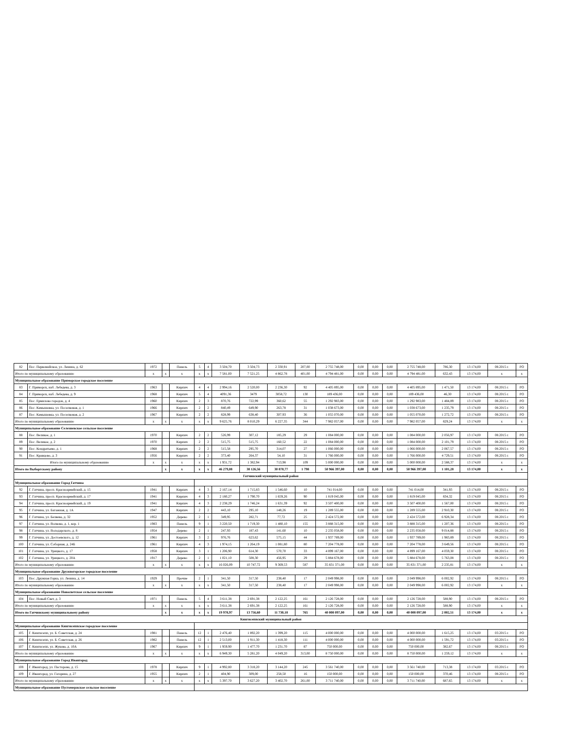| 82 | Пос. Первомайское, ул. Ленина, д. 62 | 1972 | | Панель | 5 | 4 | 3 504,70 | 3 504,73 | 2 330,91 | 207,00 | 2 755 748,00 | 0,00 | 0,00 | 0,00 | 2 755 748,00 | 786,30 | 13 174,00 | 08.2015 г. | РО |
| Итого по муниципальному образованию | | x | x | x | x | x | 7 581,00 | 7 521,25 | 4 862,78 | 401,00 | 4 794 481,00 | 0,00 | 0,00 | 0,00 | 4 794 481,00 | 632,43 | 13 174,00 | x | x |
| Муниципальное образование Приморское городское поселение | | | | | | | | | | | | | | | | | | | |
| 83 | Г. Приморск, наб. Лебедева, д. 3 | 1963 | | Кирпич | 4 | 4 | 2 994,16 | 2 520,00 | 2 236,30 | 92 | 4 405 895,00 | 0,00 | 0,00 | 0,00 | 4 405 895,00 | 1 471,50 | 13 174,00 | 08.2015 г. | РО |
| 84 | Г. Приморск, наб. Лебедева, д. 9 | 1968 | | Кирпич | 5 | 4 | 4091,36 | 3479 | 3058,72 | 130 | 189 436,00 | 0,00 | 0,00 | 0,00 | 189 436,00 | 46,30 | 13 174,00 | 08.2015 г. | РО |
| 85 | Пос. Ермилово городок, д. 4 | 1960 | | Кирпич | 2 | 3 | 870,76 | 722,99 | 360,62 | 55 | 1 292 983,00 | 0,00 | 0,00 | 0,00 | 1 292 983,00 | 1 484,89 | 13 174,00 | 08.2015 г. | РО |
| 86 | Пос. Камышовка, ул. Поселковая, д. 1 | 1966 | | Кирпич | 2 | 2 | 840,49 | 649,90 | 263,78 | 31 | 1 038 673,00 | 0,00 | 0,00 | 0,00 | 1 038 673,00 | 1 235,79 | 13 174,00 | 08.2015 г. | РО |
| 87 | Пос. Камышовка, ул. Поселковая, д. 2 | 1967 | | Кирпич | 2 | 2 | 828,99 | 638,40 | 307,93 | 36 | 1 055 070,00 | 0,00 | 0,00 | 0,00 | 1 055 070,00 | 1 272,72 | 13 174,00 | 08.2015 г. | РО |
| Итого по муниципальному образованию | | x | x | x | x | x | 9 625,76 | 8 010,29 | 6 227,35 | 344 | 7 982 057,00 | 0,00 | 0,00 | 0,00 | 7 982 057,00 | 829,24 | 13 174,00 | x | x |
| Муниципальное образование Селезневское сельское поселение | | | | | | | | | | | | | | | | | | | |
| 88 | Пос. Великое, д. 1 | 1970 | | Кирпич | 2 | 2 | 526,99 | 307,12 | 185,29 | 29 | 1 084 000,00 | 0,00 | 0,00 | 0,00 | 1 084 000,00 | 2 056,97 | 13 174,00 | 08.2015 г. | РО |
| 89 | Пос. Великое, д. 2 | 1970 | | Кирпич | 2 | 2 | 515,75 | 515,75 | 160,52 | 22 | 1 084 000,00 | 0,00 | 0,00 | 0,00 | 1 084 000,00 | 2 101,79 | 13 174,00 | 08.2015 г. | РО |
| 90 | Пос. Кондратьево, д. 1 | 1968 | | Кирпич | 2 | 2 | 515,58 | 295,70 | 314,07 | 27 | 1 066 000,00 | 0,00 | 0,00 | 0,00 | 1 066 000,00 | 2 067,57 | 13 174,00 | 08.2015 г. | РО |
| 91 | Пос. Кравцово, д. 3 | 1956 | | Кирпич | 2 | 2 | 373,40 | 264,37 | 54,10 | 31 | 1 766 000,00 | 0,00 | 0,00 | 0,00 | 1 766 000,00 | 4 729,51 | 13 174,00 | 08.2015 г. | РО |
| Итого по муниципальному образованию | | x | x | x | x | x | 1 931,72 | 1 382,94 | 713,98 | 109 | 5 000 000,00 | 0,00 | 0,00 | 0,00 | 5 000 000,00 | 2 588,37 | 13 174,00 | x | x |
| Итого по Выборгскому району | | | x | x | x | x | 46 279,08 | 38 126,56 | 30 870,77 | 1 798 | 50 966 397,00 | 0,00 | 0,00 | 0,00 | 50 966 397,00 | 1 101,28 | 13 174,00 | x | x |
| Гатчинский муниципальный район | | | | | | | | | | | | | | | | | | | |
| Муниципальное образование Город Гатчина | | | | | | | | | | | | | | | | | | | |
| 92 | Г. Гатчина, просп. Красноармейский, д. 15 | 1941 | | Кирпич | 4 | 3 | 2 167,14 | 1 715,83 | 1 546,60 | 10 | 741 014,00 | 0,00 | 0,00 | 0,00 | 741 014,00 | 341,93 | 13 174,00 | 08.2015 г. | РО |
| 93 | Г. Гатчина, просп. Красноармейский, д. 17 | 1941 | | Кирпич | 4 | 3 | 2 180,27 | 1 790,70 | 1 659,26 | 90 | 1 819 045,00 | 0,00 | 0,00 | 0,00 | 1 819 045,00 | 834,32 | 13 174,00 | 08.2015 г. | РО |
| 94 | Г. Гатчина, просп. Красноармейский, д. 19 | 1941 | | Кирпич | 4 | 3 | 2 238,29 | 1 746,24 | 1 631,39 | 92 | 3 507 400,00 | 0,00 | 0,00 | 0,00 | 3 507 400,00 | 1 567,00 | 13 174,00 | 08.2015 г. | РО |
| 95 | Г. Гатчина, ул. Багажная, д. 1А | 1947 | | Кирпич | 2 | 2 | 443,10 | 295,10 | 148,26 | 19 | 1 289 555,00 | 0,00 | 0,00 | 0,00 | 1 289 555,00 | 2 910,30 | 13 174,00 | 08.2015 г. | РО |
| 96 | Г. Гатчина, ул. Беляева, д. 32 | 1952 | | Дерево | 2 | 1 | 349,95 | 282,71 | 77,72 | 25 | 2 424 572,00 | 0,00 | 0,00 | 0,00 | 2 424 572,00 | 6 928,34 | 13 174,00 | 08.2015 г. | РО |
| 97 | Г. Гатчина, ул. Волкова, д. 1, кор. 1 | 1983 | | Панель | 9 | 1 | 3 220,50 | 1 719,30 | 1 480,10 | 155 | 3 888 315,00 | 0,00 | 0,00 | 0,00 | 3 888 315,00 | 1 207,36 | 13 174,00 | 08.2015 г. | РО |
| 98 | Г. Гатчина, ул. Володарского, д. 8 | 1954 | | Дерево | 2 | 1 | 247,93 | 187,43 | 141,60 | 10 | 2 235 058,00 | 0,00 | 0,00 | 0,00 | 2 235 058,00 | 9 014,88 | 13 174,00 | 08.2015 г. | РО |
| 99 | Г. Гатчина, ул. Достоевского, д. 12 | 1961 | | Кирпич | 3 | 2 | 976,76 | 623,62 | 575,15 | 44 | 1 937 789,00 | 0,00 | 0,00 | 0,00 | 1 937 789,00 | 1 983,89 | 13 174,00 | 08.2015 г. | РО |
| 100 | Г. Гатчина, ул. Соборная, д. 24Б | 1961 | | Кирпич | 4 | 3 | 1 974,15 | 1 264,19 | 1 081,80 | 80 | 7 204 778,00 | 0,00 | 0,00 | 0,00 | 7 204 778,00 | 3 649,56 | 13 174,00 | 08.2015 г. | РО |
| 101 | Г. Гатчина, ул. Урицкого, д. 17 | 1958 | | Кирпич | 3 | 1 | 1 206,90 | 614,30 | 570,70 | 33 | 4 899 167,00 | 0,00 | 0,00 | 0,00 | 4 899 167,00 | 4 059,30 | 13 174,00 | 08.2015 г. | РО |
| 102 | Г. Гатчина, ул. Урицкого, д. 20А | 1917 | | Дерево | 2 | 1 | 1 021,10 | 508,30 | 456,95 | 29 | 5 884 678,00 | 0,00 | 0,00 | 0,00 | 5 884 678,00 | 5 763,08 | 13 174,00 | 08.2015 г. | РО |
| Итого по муниципальному образованию | | x | x | x | x | x | 16 026,09 | 10 747,72 | 9 369,53 | 587 | 35 831 371,00 | 0,00 | 0,00 | 0,00 | 35 831 371,00 | 2 235,81 | 13 174,00 | x | x |
| Муниципальное образование Дружногорское городское поселение | | | | | | | | | | | | | | | | | | | |
| 103 | Пос. Дружная Горка, ул. Ленина, д. 14 | 1929 | | Прочие | 2 | 1 | 341,50 | 317,50 | 238,40 | 17 | 2 049 998,00 | 0,00 | 0,00 | 0,00 | 2 049 998,00 | 6 002,92 | 13 174,00 | 08.2015 г. | РО |
| Итого по муниципальному образованию | | x | x | x | x | x | 341,50 | 317,50 | 238,40 | 17 | 2 049 998,00 | 0,00 | 0,00 | 0,00 | 2 049 998,00 | 6 002,92 | 13 174,00 | x | x |
| Муниципальное образование Новосветское сельское поселение | | | | | | | | | | | | | | | | | | | |
| 104 | Пос. Новый Свет, д. 3 | 1971 | | Панель | 5 | 4 | 3 611,38 | 2 691,38 | 2 122,25 | 161 | 2 126 728,00 | 0,00 | 0,00 | 0,00 | 2 126 728,00 | 588,90 | 13 174,00 | 08.2015 г. | РО |
| Итого по муниципальному образованию | | x | x | x | x | x | 3 611,38 | 2 691,38 | 2 122,25 | 161 | 2 126 728,00 | 0,00 | 0,00 | 0,00 | 2 126 728,00 | 588,90 | 13 174,00 | x | x |
| Итого по Гатчинскому муниципальному району | | | x | x | x | x | 19 978,97 | 13 756,60 | 11 730,18 | 765 | 40 008 097,00 | 0,00 | 0,00 | 0,00 | 40 008 097,00 | 2 002,51 | 13 174,00 | x | x |
| Кингисеппский муниципальный район | | | | | | | | | | | | | | | | | | | |
| Муниципальное образование Кингисеппское городское поселение | | | | | | | | | | | | | | | | | | | |
| 105 | Г. Кингисепп, ул. Б. Советская, д. 24 | 1981 | | Панель | 12 | 1 | 2 476,40 | 1 892,20 | 1 399,20 | 115 | 4 000 000,00 | 0,00 | 0,00 | 0,00 | 4 000 000,00 | 1 615,25 | 13 174,00 | 03.2015 г. | РО |
| 106 | Г. Кингисепп, ул. Б. Советская, д. 26 | 1982 | | Панель | 12 | 1 | 2 513,00 | 1 911,30 | 1 418,30 | 111 | 4 000 000,00 | 0,00 | 0,00 | 0,00 | 4 000 000,00 | 1 591,72 | 13 174,00 | 03.2015 г. | РО |
| 107 | Г. Кингисепп, ул. Жукова, д. 10А | 1967 | | Кирпич | 9 | 1 | 1 959,90 | 1 477,70 | 1 231,70 | 87 | 750 000,00 | 0,00 | 0,00 | 0,00 | 750 000,00 | 382,67 | 13 174,00 | 08.2015 г. | РО |
| Итого по муниципальному образованию | | x | x | x | x | x | 6 949,30 | 5 281,20 | 4 049,20 | 313,00 | 8 750 000,00 | 0,00 | 0,00 | 0,00 | 8 750 000,00 | 1 259,12 | 13 174,00 | x | x |
| Муниципальное образование Город Ивангород | | | | | | | | | | | | | | | | | | | |
| 108 | Г. Ивангород, ул. Пасторова, д. 15 | 1978 | | Кирпич | 9 | 1 | 4 992,80 | 3 318,20 | 3 144,20 | 245 | 3 561 740,00 | 0,00 | 0,00 | 0,00 | 3 561 740,00 | 713,38 | 13 174,00 | 03.2015 г. | РО |
| 109 | Г. Ивангород, ул. Гагарина, д. 27 | 1955 | | Кирпич | 2 | 1 | 404,90 | 309,00 | 258,50 | 16 | 150 000,00 | 0,00 | 0,00 | 0,00 | 150 000,00 | 370,46 | 13 174,00 | 08.2015 г. | РО |
| Итого по муниципальному образованию | | x | x | x | x | x | 5 397,70 | 3 627,20 | 3 402,70 | 261,00 | 3 711 740,00 | 0,00 | 0,00 | 0,00 | 3 711 740,00 | 687,65 | 13 174,00 | x | x |
| Муниципальное образование Пустомержское сельское поселение | | | | | | | | | | | | | | | | | | | |